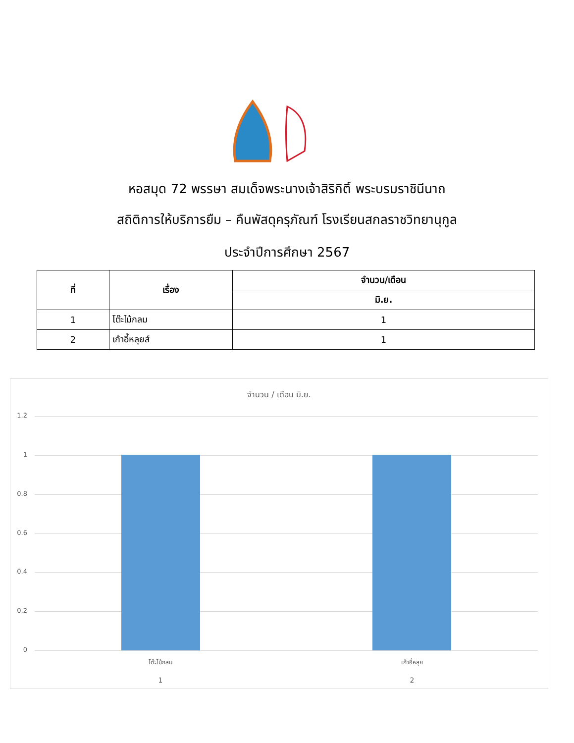หอสมุด 72 พรรษา สมเด็จพระนางเจ้าสิริกิติ์ พระบรมราชินีนาถ
สถิติการให้บริการยืม – คืนพัสดุครุภัณฑ์ โรงเรียนสกลราชวิทยานุกูล
ประจำปีการศึกษา 2567
| ที่ | เรื่อง | จำนวน/เดือน |
| --- | --- | --- |
| | | มิ.ย. |
| 1 | โต๊ะไม้กลม | 1 |
| 2 | เก้าอี้หลุยส์ | 1 |
จำนวน / เดือน มิ.ย.
1.2
1
0.8
0.6
0.4
0.2
0
โต๊ะไม้กลม เก้าอี้หลุย
1 2